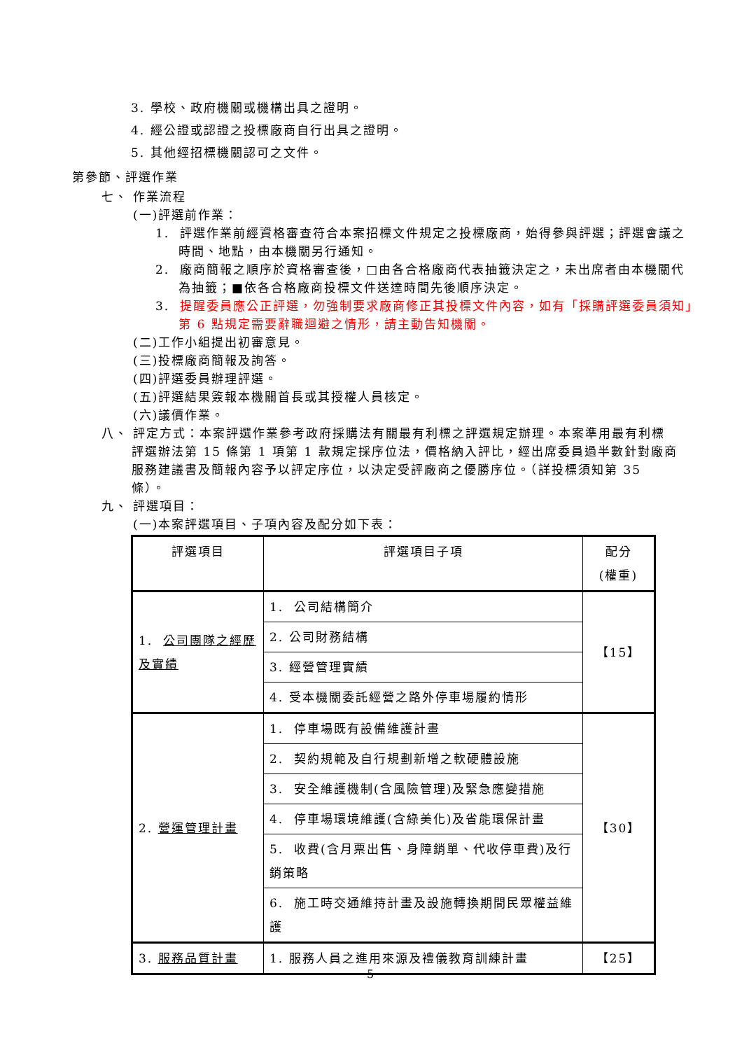3. 學校、政府機關或機構出具之證明。
4. 經公證或認證之投標廠商自行出具之證明。
5. 其他經招標機關認可之文件。
第參節、評選作業
七、 作業流程
(一)評選前作業：
1. 評選作業前經資格審查符合本案招標文件規定之投標廠商，始得參與評選；評選會議之時間、地點，由本機關另行通知。
2. 廠商簡報之順序於資格審查後，□由各合格廠商代表抽籤決定之，未出席者由本機關代為抽籤；■依各合格廠商投標文件送達時間先後順序決定。
3. 提醒委員應公正評選，勿強制要求廠商修正其投標文件內容，如有「採購評選委員須知」第 6 點規定需要辭職迴避之情形，請主動告知機關。
(二)工作小組提出初審意見。
(三)投標廠商簡報及詢答。
(四)評選委員辦理評選。
(五)評選結果簽報本機關首長或其授權人員核定。
(六)議價作業。
八、 評定方式：本案評選作業參考政府採購法有關最有利標之評選規定辦理。本案準用最有利標評選辦法第 15 條第 1 項第 1 款規定採序位法，價格納入評比，經出席委員過半數針對廠商服務建議書及簡報內容予以評定序位，以決定受評廠商之優勝序位。（詳投標須知第 35 條）。
九、 評選項目：
(一)本案評選項目、子項內容及配分如下表：
| 評選項目 | 評選項目子項 | 配分 (權重) |
| 1. 公司團隊之經歷及實績 | 1. 公司結構簡介 | 【15】 |
| | 2. 公司財務結構 | |
| | 3. 經營管理實績 | |
| | 4. 受本機關委託經營之路外停車場履約情形 | |
| 2. 營運管理計畫 | 1. 停車場既有設備維護計畫 | 【30】 |
| | 2. 契約規範及自行規劃新增之軟硬體設施 | |
| | 3. 安全維護機制(含風險管理)及緊急應變措施 | |
| | 4. 停車場環境維護(含綠美化)及省能環保計畫 | |
| | 5. 收費(含月票出售、身障銷單、代收停車費)及行銷策略 | |
| | 6. 施工時交通維持計畫及設施轉換期間民眾權益維護 | |
| 3. 服務品質計畫 | 1. 服務人員之進用來源及禮儀教育訓練計畫 | 【25】 |
5